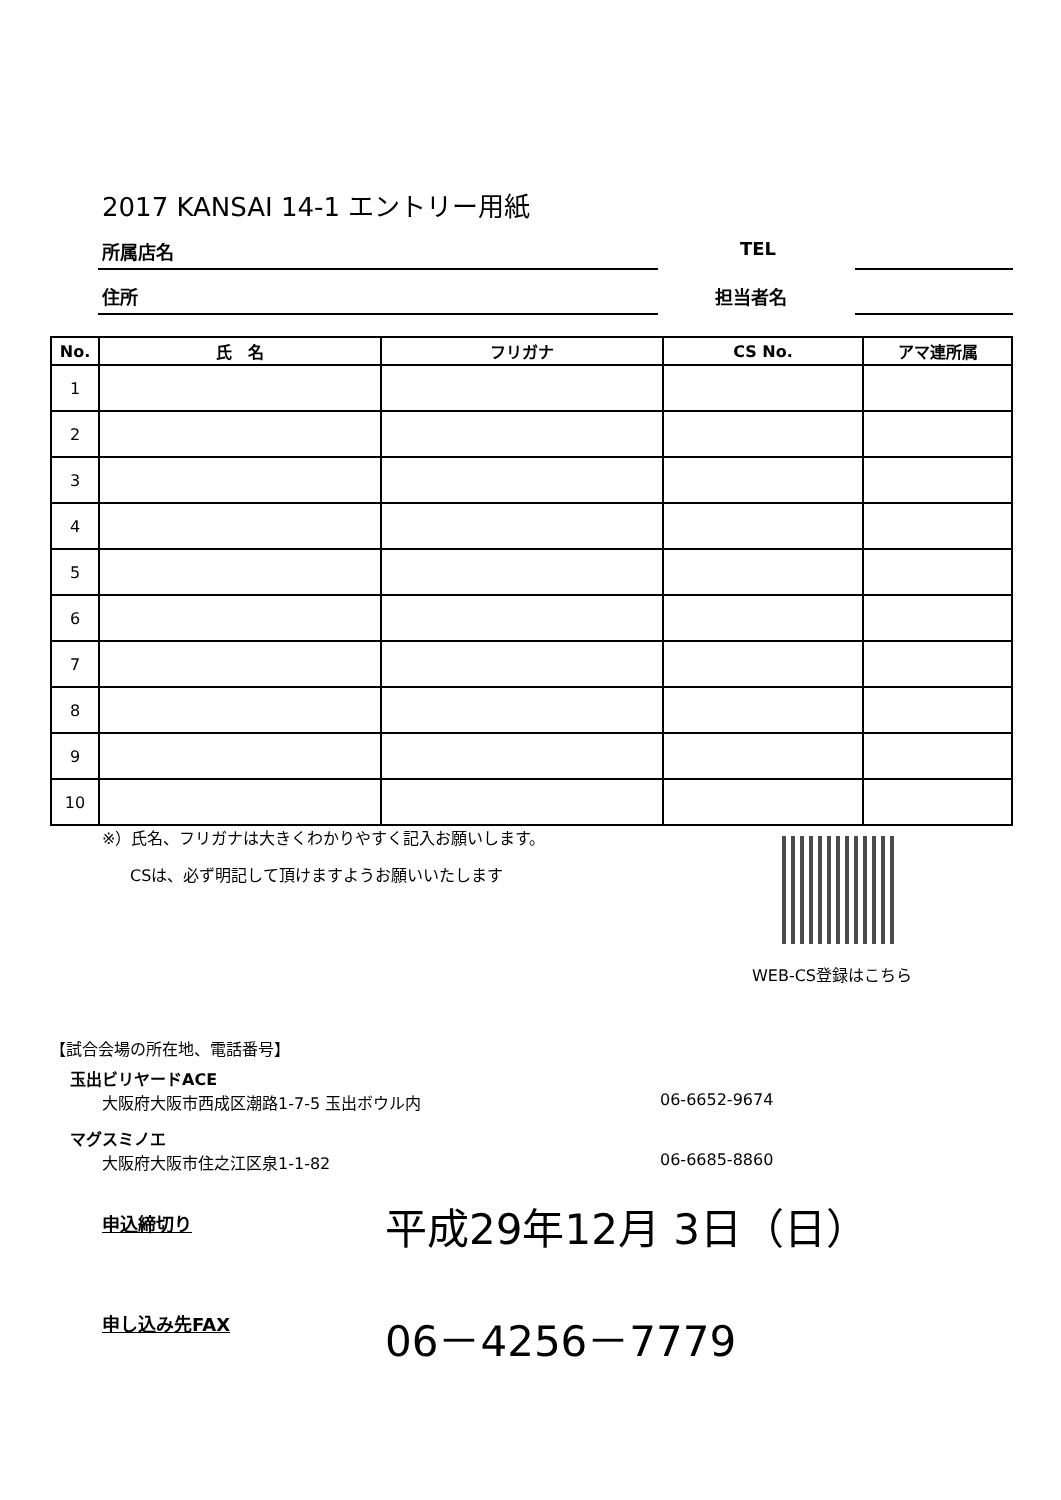2017 KANSAI 14-1 エントリー用紙
所属店名 TEL
住所 担当者名
| No. | 氏 名 | フリガナ | CS No. | アマ連所属 |
| --- | --- | --- | --- | --- |
| 1 | | | | |
| 2 | | | | |
| 3 | | | | |
| 4 | | | | |
| 5 | | | | |
| 6 | | | | |
| 7 | | | | |
| 8 | | | | |
| 9 | | | | |
| 10 | | | | |
※）氏名、フリガナは大きくわかりやすく記入お願いします。
CSは、必ず明記して頂けますようお願いいたします
WEB-CS登録はこちら
【試合会場の所在地、電話番号】
玉出ビリヤードACE
大阪府大阪市西成区潮路1-7-5 玉出ボウル内
06-6652-9674
マグスミノエ
大阪府大阪市住之江区泉1-1-82 06-6685-8860
申込締切り 平成29年12月 3日（日）
申し込み先FAX 06－4256－7779